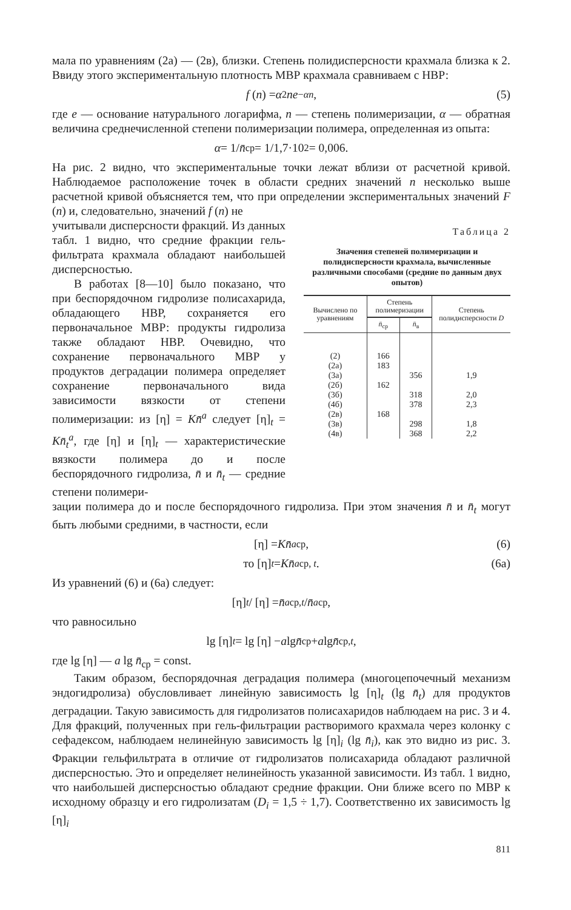мала по уравнениям (2а) — (2в), близки. Степень полидисперсности крахмала близка к 2. Ввиду этого экспериментальную плотность МВР крахмала сравниваем с НВР:
f (n) = α<sup>2</sup> ne<sup>−αn</sup>, (5)
где e — основание натурального логарифма, n — степень полимеризации, α — обратная величина среднечисленной степени полимеризации полимера, определенная из опыта:
α = 1/ n̄<sub>ср</sub> = 1/1,7·10<sup>2</sup> = 0,006.
На рис. 2 видно, что экспериментальные точки лежат вблизи от расчетной кривой. Наблюдаемое расположение точек в области средних значений n несколько выше расчетной кривой объясняется тем, что при определении экспериментальных значений F (n) и, следовательно, значений f (n) не
учитывали дисперсности фракций. Из данных табл. 1 видно, что средние фракции гель-фильтрата крахмала обладают наибольшей дисперсностью.
В работах [8—10] было показано, что при беспорядочном гидролизе полисахарида, обладающего НВР, сохраняется его первоначальное МВР: продукты гидролиза также обладают НВР. Очевидно, что сохранение первоначального МВР у продуктов деградации полимера определяет сохранение первоначального вида зависимости вязкости от степени полимеризации: из [η] = Kn̄<sup>a</sup> следует [η]<sub>t</sub> = Kn̄<sub>t</sub><sup>a</sup>, где [η] и [η]<sub>t</sub> — характеристические вязкости полимера до и после беспорядочного гидролиза, n̄ и n̄<sub>t</sub> — средние степени полимери-
Таблица 2
Значения степеней полимеризации и полидисперсности крахмала, вычисленные различными способами (средние по данным двух опытов)
| Вычислено по уравнениям | Степень полимеризации | | Степень полидисперсности D |
| --- | --- | --- | --- |
| | n̄<sub>ср</sub> | n̄<sub>в</sub> | |
| (2) | 166 | | |
| (2а) | 183 | | |
| (3а) | | 356 | 1,9 |
| (2б) | 162 | | |
| (3б) | | 318 | 2,0 |
| (4б) | | 378 | 2,3 |
| (2в) | 168 | | |
| (3в) | | 298 | 1,8 |
| (4в) | | 368 | 2,2 |
зации полимера до и после беспорядочного гидролиза. При этом значения n̄ и n̄<sub>t</sub> могут быть любыми средними, в частности, если
[η] = Kn̄<sup>a</sup><sub>ср</sub>, (6)
то [η]<sub>t</sub> = Kn̄<sup>a</sup><sub>ср, t</sub>. (6а)
Из уравнений (6) и (6а) следует:
[η]<sub>t</sub> / [η] = n̄<sup>a</sup><sub>ср,t</sub> / n̄<sup>a</sup><sub>ср</sub> ,
что равносильно
lg [η]<sub>t</sub> = lg [η] − a lg n̄<sub>ср</sub> + a lg n̄<sub>ср,t</sub>,
где lg [η] — a lg n̄<sub>ср</sub> = const.
Таким образом, беспорядочная деградация полимера (многоцепочечный механизм эндогидролиза) обусловливает линейную зависимость lg [η]<sub>t</sub> (lg n̄<sub>t</sub>) для продуктов деградации. Такую зависимость для гидролизатов полисахаридов наблюдаем на рис. 3 и 4. Для фракций, полученных при гель-фильтрации растворимого крахмала через колонку с сефадексом, наблюдаем нелинейную зависимость lg [η]<sub>i</sub> (lg n̄<sub>i</sub>), как это видно из рис. 3. Фракции гельфильтрата в отличие от гидролизатов полисахарида обладают различной дисперсностью. Это и определяет нелинейность указанной зависимости. Из табл. 1 видно, что наибольшей дисперсностью обладают средние фракции. Они ближе всего по МВР к исходному образцу и его гидролизатам (D<sub>i</sub> = 1,5 ÷ 1,7). Соответственно их зависимость lg [η]<sub>i</sub>
811